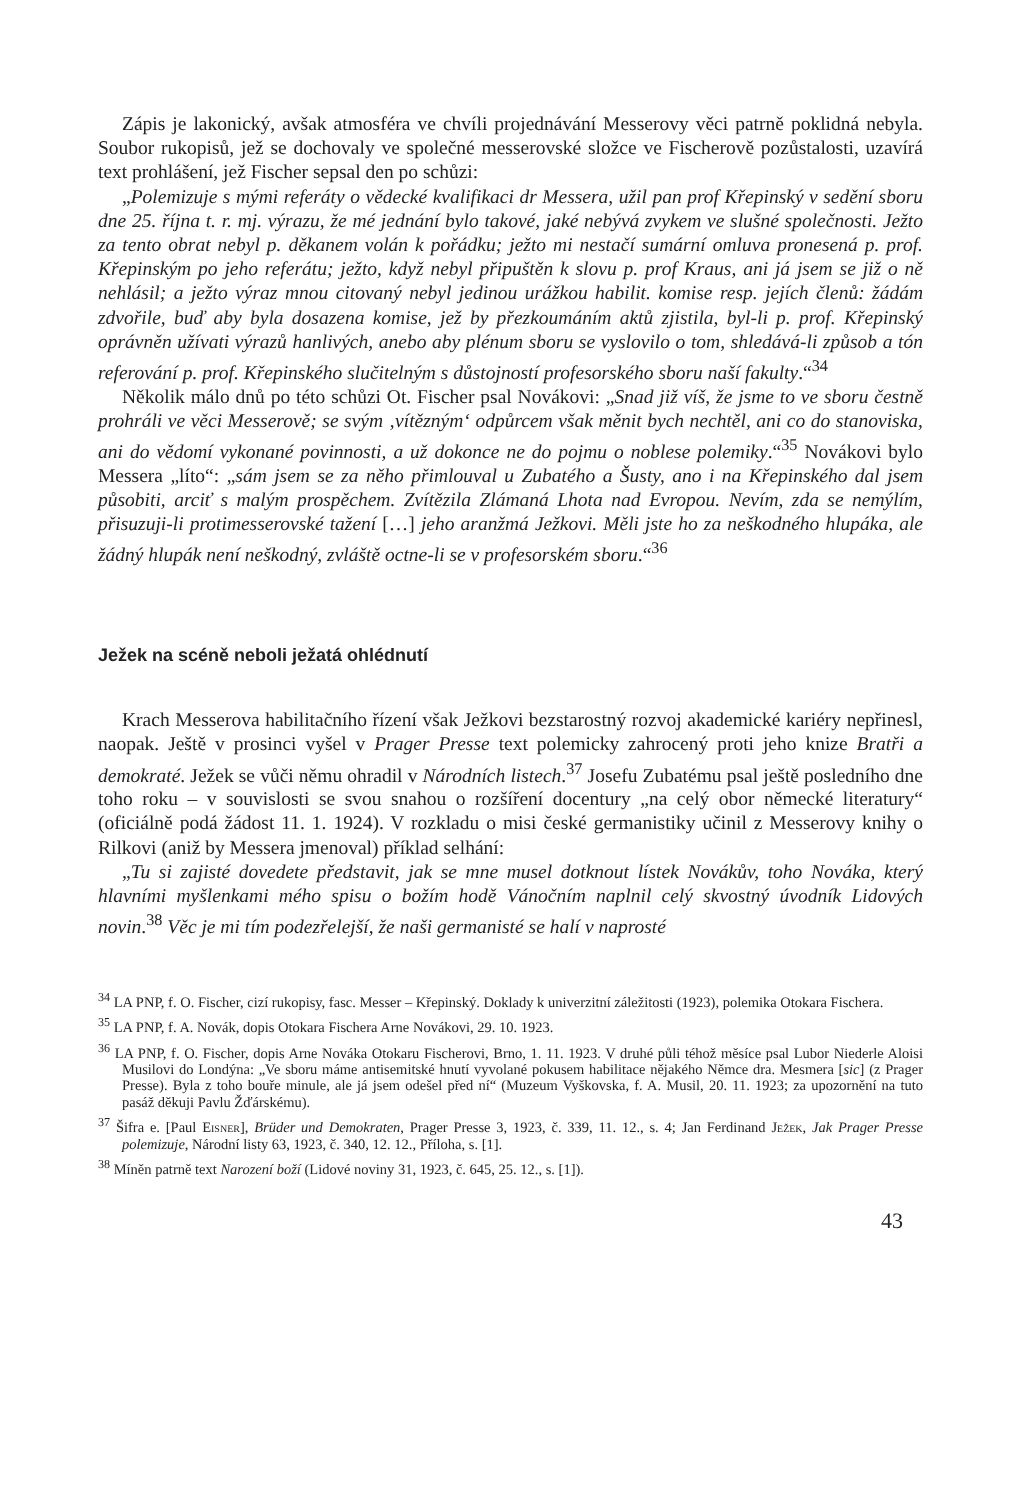Zápis je lakonický, avšak atmosféra ve chvíli projednávání Messerovy věci patrně poklidná nebyla. Soubor rukopisů, jež se dochovaly ve společné messerovské složce ve Fischerově pozůstalosti, uzavírá text prohlášení, jež Fischer sepsal den po schůzi:
„Polemizuje s mými referáty o vědecké kvalifikaci dr Messera, užil pan prof Křepinský v sedění sboru dne 25. října t. r. mj. výrazu, že mé jednání bylo takové, jaké nebývá zvykem ve slušné společnosti. Ježto za tento obrat nebyl p. děkanem volán k pořádku; ježto mi nestačí sumární omluva pronesená p. prof. Křepinským po jeho referátu; ježto, když nebyl připuštěn k slovu p. prof Kraus, ani já jsem se již o ně nehlásil; a ježto výraz mnou citovaný nebyl jedinou urážkou habilit. komise resp. jejích členů: žádám zdvořile, buď aby byla dosazena komise, jež by přezkoumáním aktů zjistila, byl-li p. prof. Křepinský oprávněn užívati výrazů hanlivých, anebo aby plénum sboru se vyslovilo o tom, shledává-li způsob a tón referování p. prof. Křepinského slučitelným s důstojností profesorského sboru naší fakulty.“<sup>34</sup>
Několik málo dnů po této schůzi Ot. Fischer psal Novákovi: „Snad již víš, že jsme to ve sboru čestně prohráli ve věci Messerově; se svým ‚vítězným‘ odpůrcem však měnit bych nechtěl, ani co do stanoviska, ani do vědomí vykonané povinnosti, a už dokonce ne do pojmu o noblese polemiky.“<sup>35</sup> Novákovi bylo Messera „líto“: „sám jsem se za něho přimlouval u Zubatého a Šusty, ano i na Křepinského dal jsem působiti, arciť s malým prospěchem. Zvítězila Zlámaná Lhota nad Evropou. Nevím, zda se nemýlím, přisuzuji-li protimesserovské tažení […] jeho aranžmá Ježkovi. Měli jste ho za neškodného hlupáka, ale žádný hlupák není neškodný, zvláště octne-li se v profesorském sboru.“<sup>36</sup>
Ježek na scéně neboli ježatá ohlédnutí
Krach Messerova habilitačního řízení však Ježkovi bezstarostný rozvoj akademické kariéry nepřinesl, naopak. Ještě v prosinci vyšel v Prager Presse text polemicky zahrocený proti jeho knize Bratři a demokraté. Ježek se vůči němu ohradil v Národních listech.<sup>37</sup> Josefu Zubatému psal ještě posledního dne toho roku – v souvislosti se svou snahou o rozšíření docentury „na celý obor německé literatury“ (oficiálně podá žádost 11. 1. 1924). V rozkladu o misi české germanistiky učinil z Messerovy knihy o Rilkovi (aniž by Messera jmenoval) příklad selhání:
„Tu si zajisté dovedete představit, jak se mne musel dotknout lístek Novákův, toho Nováka, který hlavními myšlenkami mého spisu o božím hodě Vánočním naplnil celý skvostný úvodník Lidových novin.<sup>38</sup> Věc je mi tím podezřelejší, že naši germanisté se halí v naprosté
<sup>34</sup> LA PNP, f. O. Fischer, cizí rukopisy, fasc. Messer – Křepinský. Doklady k univerzitní záležitosti (1923), polemika Otokara Fischera.
<sup>35</sup> LA PNP, f. A. Novák, dopis Otokara Fischera Arne Novákovi, 29. 10. 1923.
<sup>36</sup> LA PNP, f. O. Fischer, dopis Arne Nováka Otokaru Fischerovi, Brno, 1. 11. 1923. V druhé půli téhož měsíce psal Lubor Niederle Aloisi Musilovi do Londýna: „Ve sboru máme antisemitské hnutí vyvolané pokusem habilitace nějakého Němce dra. Mesmera [sic] (z Prager Presse). Byla z toho bouře minule, ale já jsem odešel před ní“ (Muzeum Vyškovska, f. A. Musil, 20. 11. 1923; za upozornění na tuto pasáž děkuji Pavlu Žďárskému).
<sup>37</sup> Šifra e. [Paul Eisner], Brüder und Demokraten, Prager Presse 3, 1923, č. 339, 11. 12., s. 4; Jan Ferdinand Ježek, Jak Prager Presse polemizuje, Národní listy 63, 1923, č. 340, 12. 12., Příloha, s. [1].
<sup>38</sup> Míněn patrně text Narození boží (Lidové noviny 31, 1923, č. 645, 25. 12., s. [1]).
43